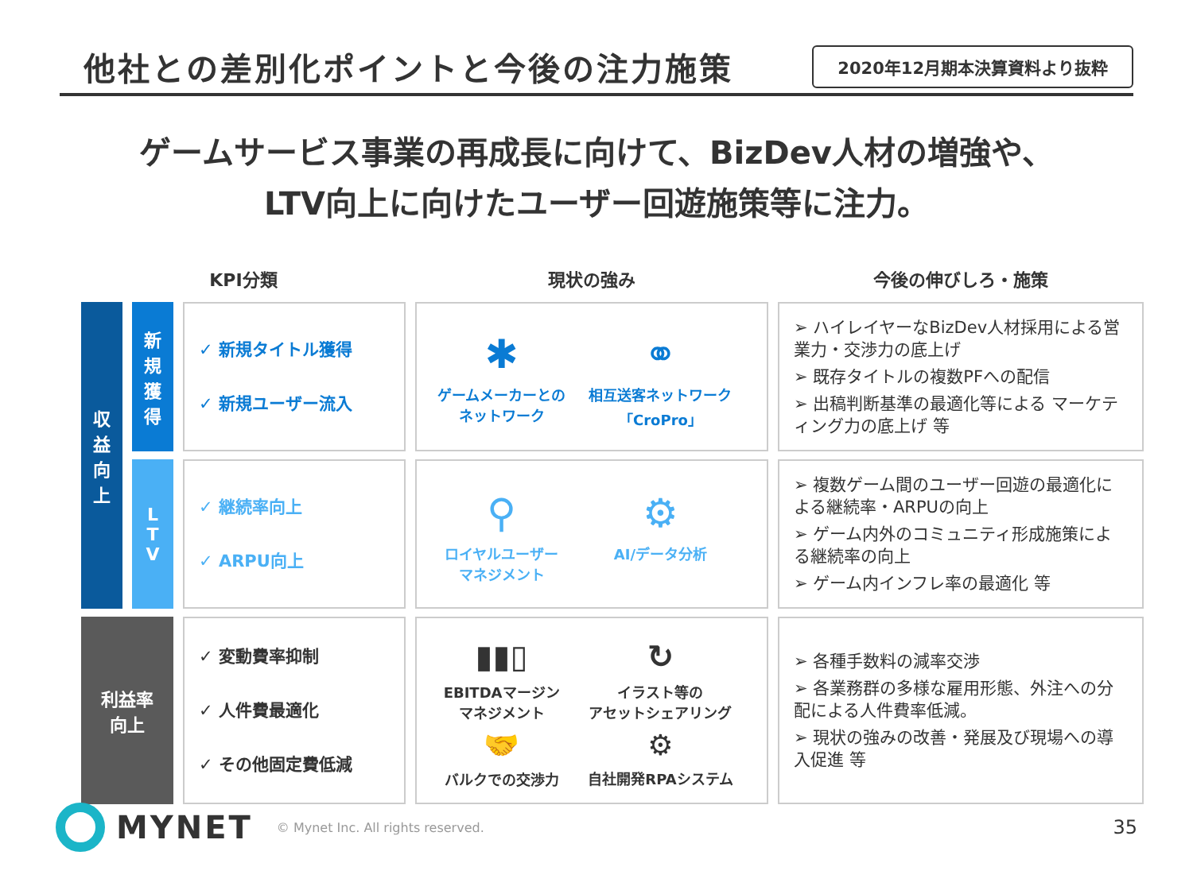他社との差別化ポイントと今後の注力施策
2020年12月期本決算資料より抜粋
ゲームサービス事業の再成長に向けて、BizDev人材の増強や、
LTV向上に向けたユーザー回遊施策等に注力。
| KPI分類 | | | 現状の強み | 今後の伸びしろ・施策 |
| --- | --- | --- | --- | --- |
| 収 益 向 上 | 新 規 獲 得 | ✓ 新規タイトル獲得 ✓ 新規ユーザー流入 | ✱ ゲームメーカーとの ネットワーク ⚭ 相互送客ネットワーク 「CroPro」 | ➢ ハイレイヤーなBizDev人材採用による営業力・交渉力の底上げ ➢ 既存タイトルの複数PFへの配信 ➢ 出稿判断基準の最適化等による マーケティング力の底上げ 等 |
| | L T V | ✓ 継続率向上 ✓ ARPU向上 | ⚲ ロイヤルユーザー マネジメント ⚙ AI/データ分析 | ➢ 複数ゲーム間のユーザー回遊の最適化による継続率・ARPUの向上 ➢ ゲーム内外のコミュニティ形成施策による継続率の向上 ➢ ゲーム内インフレ率の最適化 等 |
| 利益率 向上 | | ✓ 変動費率抑制 ✓ 人件費最適化 ✓ その他固定費低減 | ▮▮▯ EBITDAマージン マネジメント ↻ イラスト等の アセットシェアリング 🤝 バルクでの交渉力 ⚙ 自社開発RPAシステム | ➢ 各種手数料の減率交渉 ➢ 各業務群の多様な雇用形態、外注への分配による人件費率低減。 ➢ 現状の強みの改善・発展及び現場への導入促進 等 |
MYNET © Mynet Inc. All rights reserved. 35